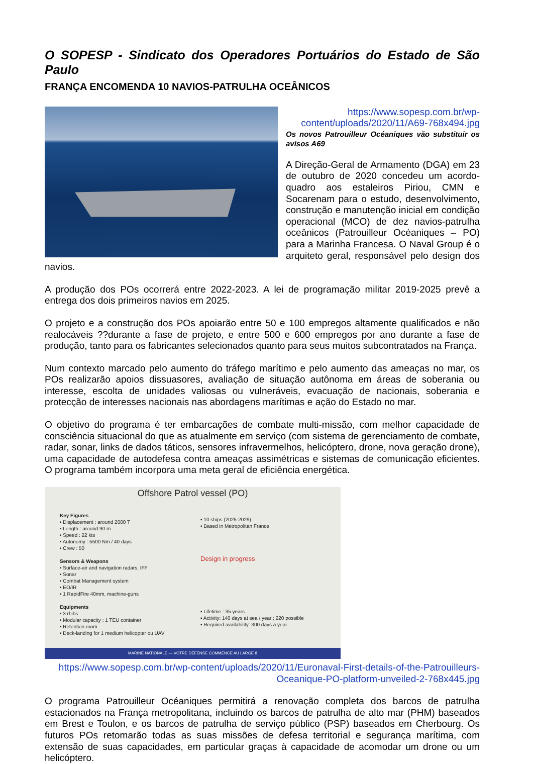O SOPESP - Sindicato dos Operadores Portuários do Estado de São Paulo
FRANÇA ENCOMENDA 10 NAVIOS-PATRULHA OCEÂNICOS
https://www.sopesp.com.br/wp-content/uploads/2020/11/A69-768x494.jpg
Os novos Patrouilleur Océaniques vão substituir os avisos A69
A Direção-Geral de Armamento (DGA) em 23 de outubro de 2020 concedeu um acordo-quadro aos estaleiros Piriou, CMN e Socarenam para o estudo, desenvolvimento, construção e manutenção inicial em condição operacional (MCO) de dez navios-patrulha oceânicos (Patrouilleur Océaniques – PO) para a Marinha Francesa. O Naval Group é o arquiteto geral, responsável pelo design dos navios.
A produção dos POs ocorrerá entre 2022-2023. A lei de programação militar 2019-2025 prevê a entrega dos dois primeiros navios em 2025.
O projeto e a construção dos POs apoiarão entre 50 e 100 empregos altamente qualificados e não realocáveis ??durante a fase de projeto, e entre 500 e 600 empregos por ano durante a fase de produção, tanto para os fabricantes selecionados quanto para seus muitos subcontratados na França.
Num contexto marcado pelo aumento do tráfego marítimo e pelo aumento das ameaças no mar, os POs realizarão apoios dissuasores, avaliação de situação autônoma em áreas de soberania ou interesse, escolta de unidades valiosas ou vulneráveis, evacuação de nacionais, soberania e protecção de interesses nacionais nas abordagens marítimas e ação do Estado no mar.
O objetivo do programa é ter embarcações de combate multi-missão, com melhor capacidade de consciência situacional do que as atualmente em serviço (com sistema de gerenciamento de combate, radar, sonar, links de dados táticos, sensores infravermelhos, helicóptero, drone, nova geração drone), uma capacidade de autodefesa contra ameaças assimétricas e sistemas de comunicação eficientes. O programa também incorpora uma meta geral de eficiência energética.
Offshore Patrol vessel (PO)
Key Figures
• Displacement : around 2000 T
• Length : around 90 m
• Speed : 22 kts
• Autonomy : 5500 Nm / 40 days
• Crew : 50
Sensors & Weapons
• Surface-air and navigation radars, IFF
• Sonar
• Combat Management system
• EO/IR
• 1 RapidFire 40mm, machine-guns
Equipments
• 3 rhibs
• Modular capacity : 1 TEU container
• Retention room
• Deck-landing for 1 medium helicopter ou UAV
▪ 10 ships (2025-2029)
• Based in Metropolitan France
Design in progress
▪ Lifetime : 35 years
▪ Activity: 140 days at sea / year ; 220 possible
▪ Required availability: 300 days a year
MARINE NATIONALE — VOTRE DÉFENSE COMMENCE AU LARGE 8
https://www.sopesp.com.br/wp-content/uploads/2020/11/Euronaval-First-details-of-the-Patrouilleurs-Oceanique-PO-platform-unveiled-2-768x445.jpg
O programa Patrouilleur Océaniques permitirá a renovação completa dos barcos de patrulha estacionados na França metropolitana, incluindo os barcos de patrulha de alto mar (PHM) baseados em Brest e Toulon, e os barcos de patrulha de serviço público (PSP) baseados em Cherbourg. Os futuros POs retomarão todas as suas missões de defesa territorial e segurança marítima, com extensão de suas capacidades, em particular graças à capacidade de acomodar um drone ou um helicóptero.